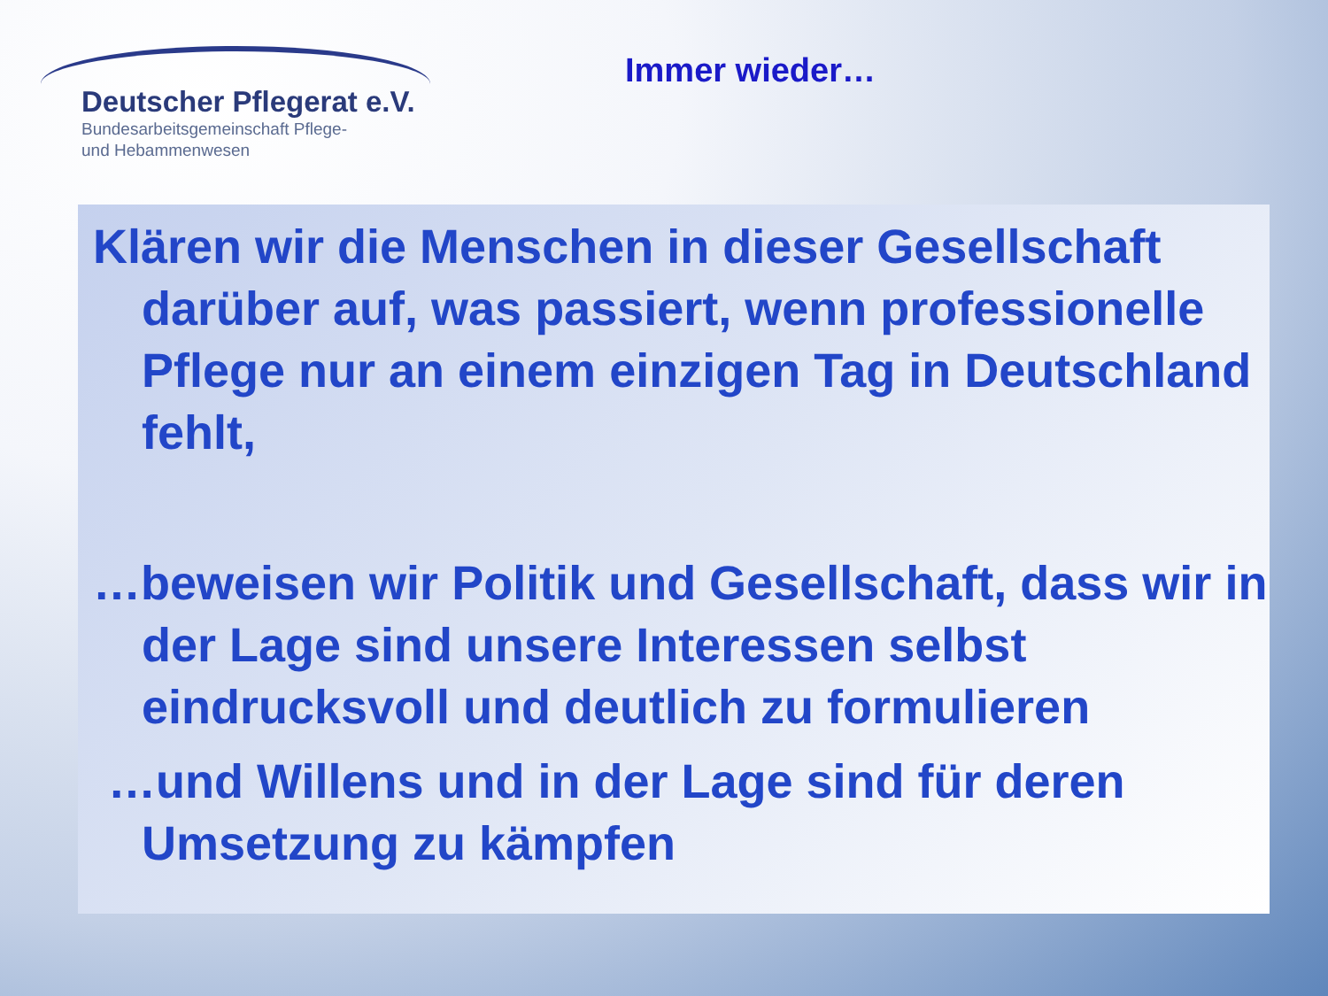Deutscher Pflegerat e.V.
Bundesarbeitsgemeinschaft Pflege-
und Hebammenwesen
Immer wieder…
Klären wir die Menschen in dieser Gesellschaft darüber auf, was passiert, wenn professionelle Pflege nur an einem einzigen Tag in Deutschland fehlt,
…beweisen wir Politik und Gesellschaft, dass wir in der Lage sind unsere Interessen selbst eindrucksvoll und deutlich zu formulieren
…und Willens und in der Lage sind für deren Umsetzung zu kämpfen